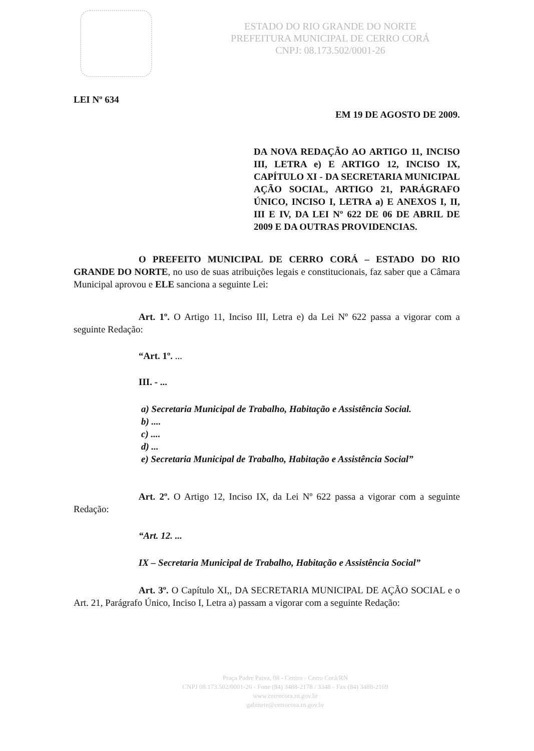ESTADO DO RIO GRANDE DO NORTE
PREFEITURA MUNICIPAL DE CERRO CORÁ
CNPJ: 08.173.502/0001-26
LEI Nº 634
EM 19 DE AGOSTO DE 2009.
DA NOVA REDAÇÃO AO ARTIGO 11, INCISO III, LETRA e) E ARTIGO 12, INCISO IX, CAPÍTULO XI - DA SECRETARIA MUNICIPAL AÇÃO SOCIAL, ARTIGO 21, PARÁGRAFO ÚNICO, INCISO I, LETRA a) E ANEXOS I, II, III E IV, DA LEI Nº 622 DE 06 DE ABRIL DE 2009 E DA OUTRAS PROVIDENCIAS.
O PREFEITO MUNICIPAL DE CERRO CORÁ – ESTADO DO RIO GRANDE DO NORTE, no uso de suas atribuições legais e constitucionais, faz saber que a Câmara Municipal aprovou e ELE sanciona a seguinte Lei:
Art. 1º. O Artigo 11, Inciso III, Letra e) da Lei Nº 622 passa a vigorar com a seguinte Redação:
“Art. 1º. ...
III. - ...
a) Secretaria Municipal de Trabalho, Habitação e Assistência Social.
b) ....
c) ....
d) ...
e) Secretaria Municipal de Trabalho, Habitação e Assistência Social”
Art. 2º. O Artigo 12, Inciso IX, da Lei Nº 622 passa a vigorar com a seguinte Redação:
“Art. 12. ...
IX – Secretaria Municipal de Trabalho, Habitação e Assistência Social”
Art. 3º. O Capítulo XI,, DA SECRETARIA MUNICIPAL DE AÇÃO SOCIAL e o Art. 21, Parágrafo Único, Inciso I, Letra a) passam a vigorar com a seguinte Redação:
Praça Padre Paiva, 08 - Centro - Cerro Corá/RN
CNPJ 08.173.502/0001-26 - Fone (84) 3488-2178 / 3348 - Fax (84) 3488-2169
www.cerrocora.rn.gov.br
gabinete@cerrocora.rn.gov.br